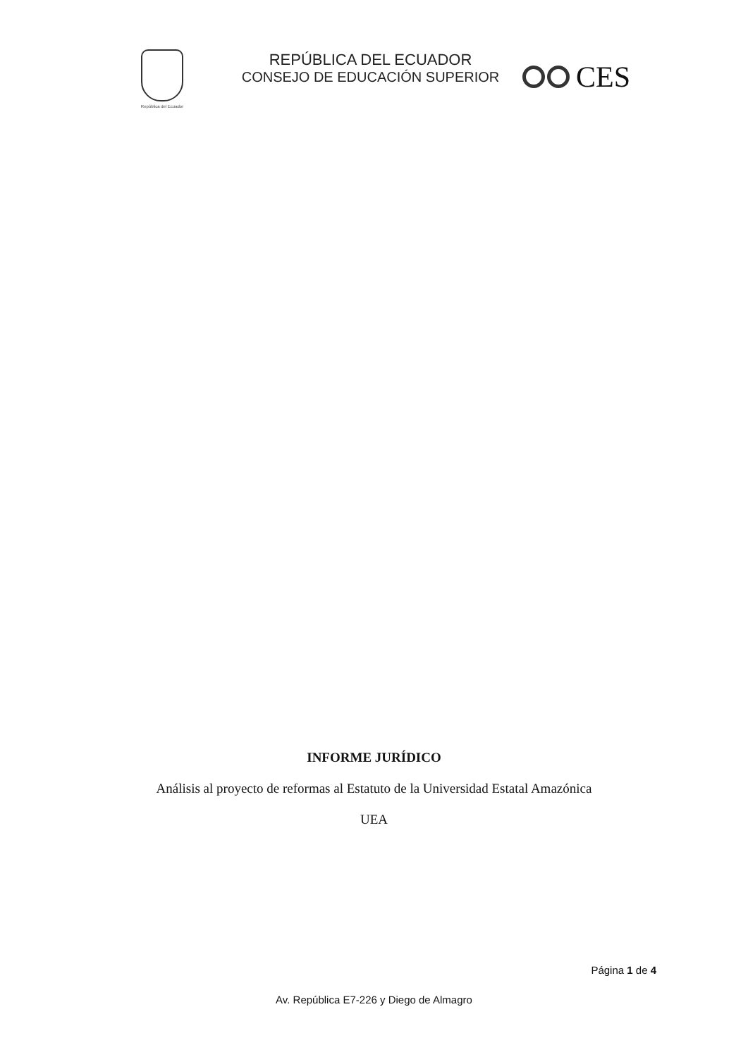República del Ecuador
REPÚBLICA DEL ECUADOR
CONSEJO DE EDUCACIÓN SUPERIOR
CES
INFORME JURÍDICO
Análisis al proyecto de reformas al Estatuto de la Universidad Estatal Amazónica
UEA
Página 1 de 4
Av. República E7-226 y Diego de Almagro